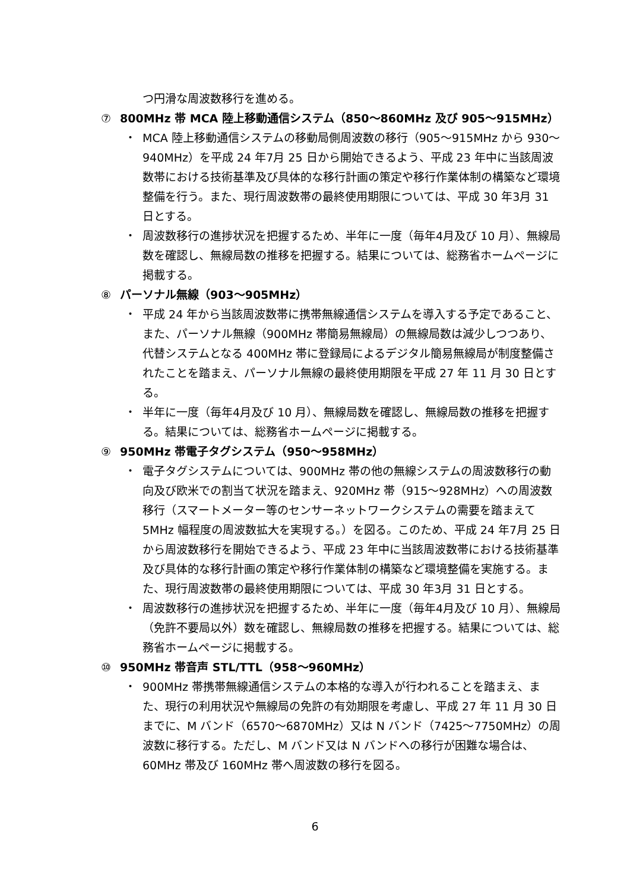つ円滑な周波数移行を進める。
⑦ 800MHz 帯 MCA 陸上移動通信システム（850～860MHz 及び 905～915MHz）
・ MCA 陸上移動通信システムの移動局側周波数の移行（905～915MHz から 930～940MHz）を平成 24 年7月 25 日から開始できるよう、平成 23 年中に当該周波数帯における技術基準及び具体的な移行計画の策定や移行作業体制の構築など環境整備を行う。また、現行周波数帯の最終使用期限については、平成 30 年3月 31 日とする。
・ 周波数移行の進捗状況を把握するため、半年に一度（毎年4月及び 10 月）、無線局数を確認し、無線局数の推移を把握する。結果については、総務省ホームページに掲載する。
⑧ パーソナル無線（903～905MHz）
・ 平成 24 年から当該周波数帯に携帯無線通信システムを導入する予定であること、また、パーソナル無線（900MHz 帯簡易無線局）の無線局数は減少しつつあり、代替システムとなる 400MHz 帯に登録局によるデジタル簡易無線局が制度整備されたことを踏まえ、パーソナル無線の最終使用期限を平成 27 年 11 月 30 日とする。
・ 半年に一度（毎年4月及び 10 月）、無線局数を確認し、無線局数の推移を把握する。結果については、総務省ホームページに掲載する。
⑨ 950MHz 帯電子タグシステム（950～958MHz）
・ 電子タグシステムについては、900MHz 帯の他の無線システムの周波数移行の動向及び欧米での割当て状況を踏まえ、920MHz 帯（915～928MHz）への周波数移行（スマートメーター等のセンサーネットワークシステムの需要を踏まえて 5MHz 幅程度の周波数拡大を実現する。）を図る。このため、平成 24 年7月 25 日から周波数移行を開始できるよう、平成 23 年中に当該周波数帯における技術基準及び具体的な移行計画の策定や移行作業体制の構築など環境整備を実施する。また、現行周波数帯の最終使用期限については、平成 30 年3月 31 日とする。
・ 周波数移行の進捗状況を把握するため、半年に一度（毎年4月及び 10 月）、無線局（免許不要局以外）数を確認し、無線局数の推移を把握する。結果については、総務省ホームページに掲載する。
⑩ 950MHz 帯音声 STL/TTL（958～960MHz）
・ 900MHz 帯携帯無線通信システムの本格的な導入が行われることを踏まえ、また、現行の利用状況や無線局の免許の有効期限を考慮し、平成 27 年 11 月 30 日までに、M バンド（6570～6870MHz）又は N バンド（7425～7750MHz）の周波数に移行する。ただし、M バンド又は N バンドへの移行が困難な場合は、60MHz 帯及び 160MHz 帯へ周波数の移行を図る。
6